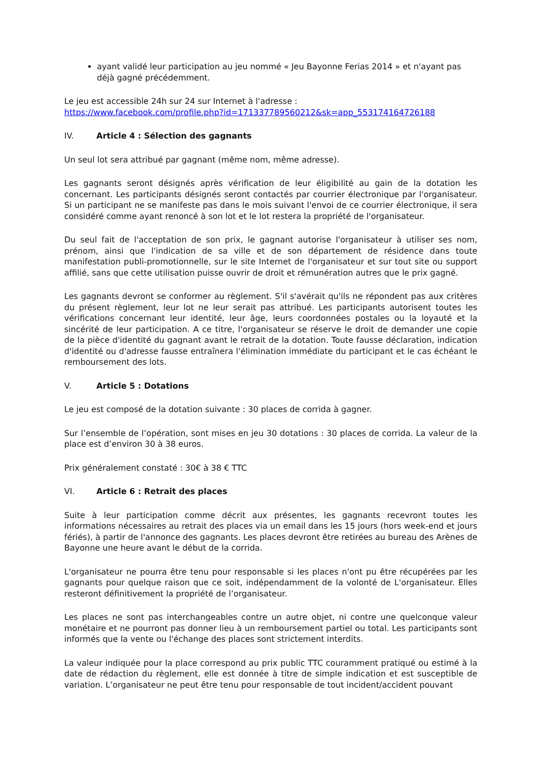ayant validé leur participation au jeu nommé « Jeu Bayonne Ferias 2014 » et n'ayant pas déjà gagné précédemment.
Le jeu est accessible 24h sur 24 sur Internet à l'adresse :
https://www.facebook.com/profile.php?id=171337789560212&sk=app_553174164726188
IV. Article 4 : Sélection des gagnants
Un seul lot sera attribué par gagnant (même nom, même adresse).
Les gagnants seront désignés après vérification de leur éligibilité au gain de la dotation les concernant. Les participants désignés seront contactés par courrier électronique par l'organisateur. Si un participant ne se manifeste pas dans le mois suivant l'envoi de ce courrier électronique, il sera considéré comme ayant renoncé à son lot et le lot restera la propriété de l'organisateur.
Du seul fait de l'acceptation de son prix, le gagnant autorise l'organisateur à utiliser ses nom, prénom, ainsi que l'indication de sa ville et de son département de résidence dans toute manifestation publi-promotionnelle, sur le site Internet de l'organisateur et sur tout site ou support affilié, sans que cette utilisation puisse ouvrir de droit et rémunération autres que le prix gagné.
Les gagnants devront se conformer au règlement. S'il s'avérait qu'ils ne répondent pas aux critères du présent règlement, leur lot ne leur serait pas attribué. Les participants autorisent toutes les vérifications concernant leur identité, leur âge, leurs coordonnées postales ou la loyauté et la sincérité de leur participation. A ce titre, l'organisateur se réserve le droit de demander une copie de la pièce d'identité du gagnant avant le retrait de la dotation. Toute fausse déclaration, indication d'identité ou d'adresse fausse entraînera l'élimination immédiate du participant et le cas échéant le remboursement des lots.
V. Article 5 : Dotations
Le jeu est composé de la dotation suivante : 30 places de corrida à gagner.
Sur l’ensemble de l’opération, sont mises en jeu 30 dotations : 30 places de corrida. La valeur de la place est d’environ 30 à 38 euros.
Prix généralement constaté : 30€ à 38 € TTC
VI. Article 6 : Retrait des places
Suite à leur participation comme décrit aux présentes, les gagnants recevront toutes les informations nécessaires au retrait des places via un email dans les 15 jours (hors week-end et jours fériés), à partir de l'annonce des gagnants. Les places devront être retirées au bureau des Arènes de Bayonne une heure avant le début de la corrida.
L'organisateur ne pourra être tenu pour responsable si les places n'ont pu être récupérées par les gagnants pour quelque raison que ce soit, indépendamment de la volonté de L'organisateur. Elles resteront définitivement la propriété de l’organisateur.
Les places ne sont pas interchangeables contre un autre objet, ni contre une quelconque valeur monétaire et ne pourront pas donner lieu à un remboursement partiel ou total. Les participants sont informés que la vente ou l'échange des places sont strictement interdits.
La valeur indiquée pour la place correspond au prix public TTC couramment pratiqué ou estimé à la date de rédaction du règlement, elle est donnée à titre de simple indication et est susceptible de variation. L’organisateur ne peut être tenu pour responsable de tout incident/accident pouvant